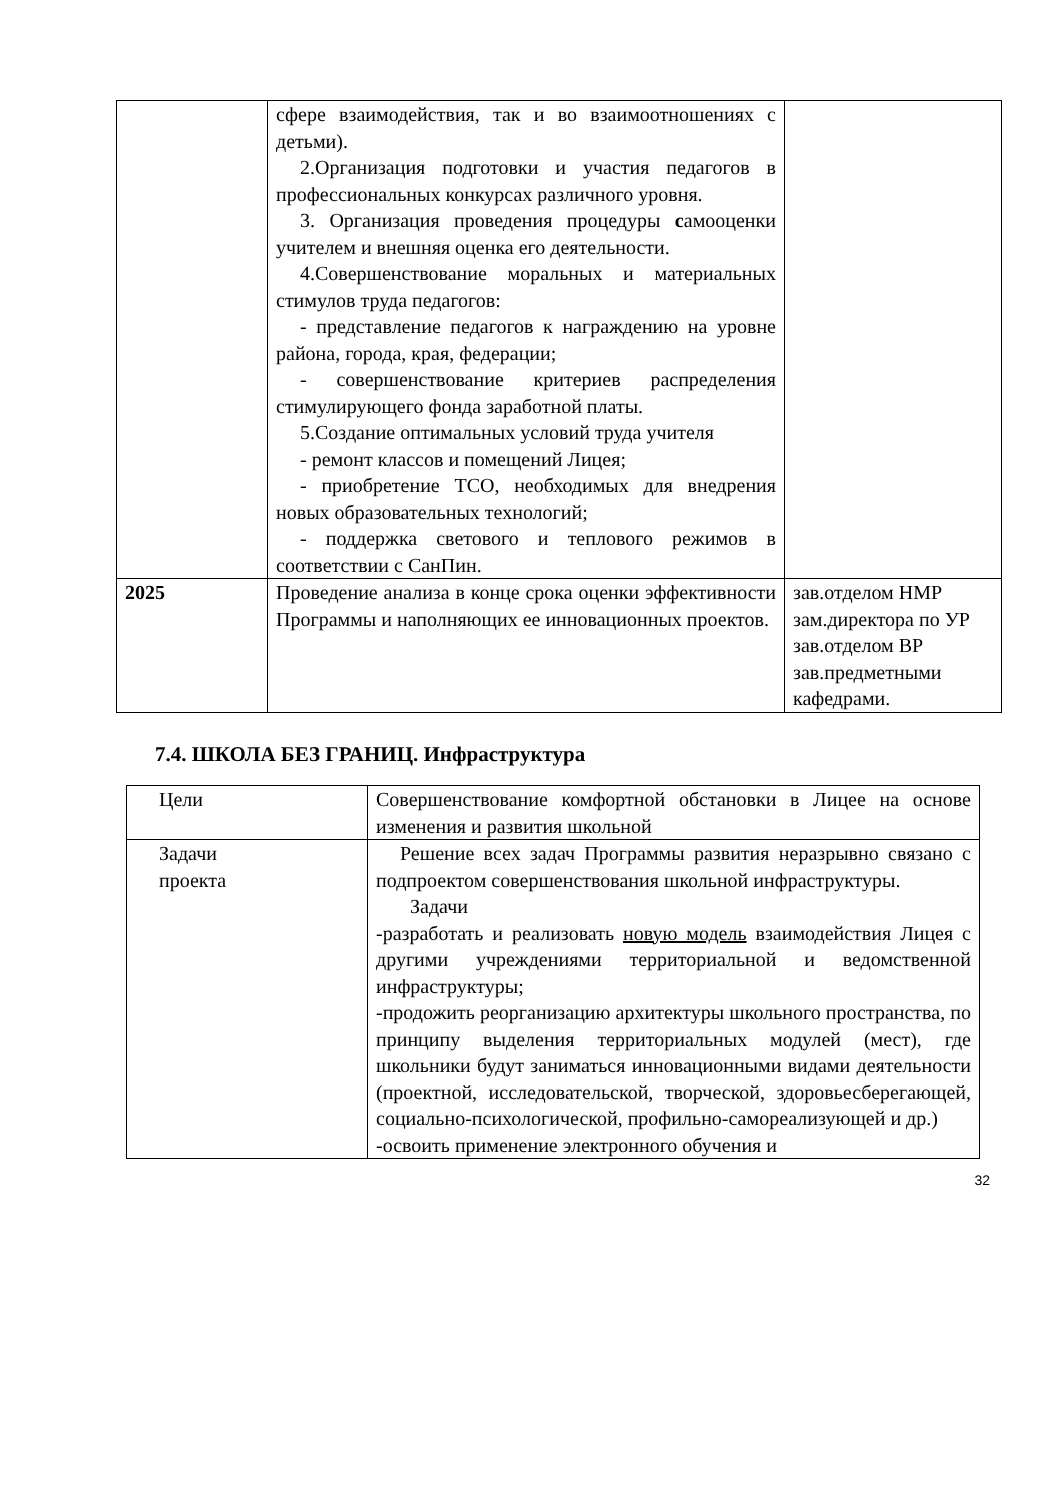| | сфере взаимодействия, так и во взаимоотношениях с детьми). 2.Организация подготовки и участия педагогов в профессиональных конкурсах различного уровня. 3. Организация проведения процедуры с амооценки учителем и внешняя оценка его деятельности. 4.Совершенствование моральных и материальных стимулов труда педагогов: - представление педагогов к награждению на уровне района, города, края, федерации; - совершенствование критериев распределения стимулирующего фонда заработной платы. 5.Создание оптимальных условий труда учителя - ремонт классов и помещений Лицея; - приобретение ТСО, необходимых для внедрения новых образовательных технологий; - поддержка светового и теплового режимов в соответствии с СанПин. | |
| 2025 | Проведение анализа в конце срока оценки эффективности Программы и наполняющих ее инновационных проектов. | зав.отделом НМР зам.директора по УР зав.отделом ВР зав.предметными кафедрами. |
7.4. ШКОЛА БЕЗ ГРАНИЦ. Инфраструктура
| Цели | Совершенствование комфортной обстановки в Лицее на основе изменения и развития школьной |
| Задачи проекта | Решение всех задач Программы развития неразрывно связано с подпроектом совершенствования школьной инфраструктуры. Задачи -разработать и реализовать новую модель взаимодействия Лицея с другими учреждениями территориальной и ведомственной инфраструктуры; -продожить реорганизацию архитектуры школьного пространства, по принципу выделения территориальных модулей (мест), где школьники будут заниматься инновационными видами деятельности (проектной, исследовательской, творческой, здоровьесберегающей, социально-психологической, профильно-самореализующей и др.) -освоить применение электронного обучения и |
32